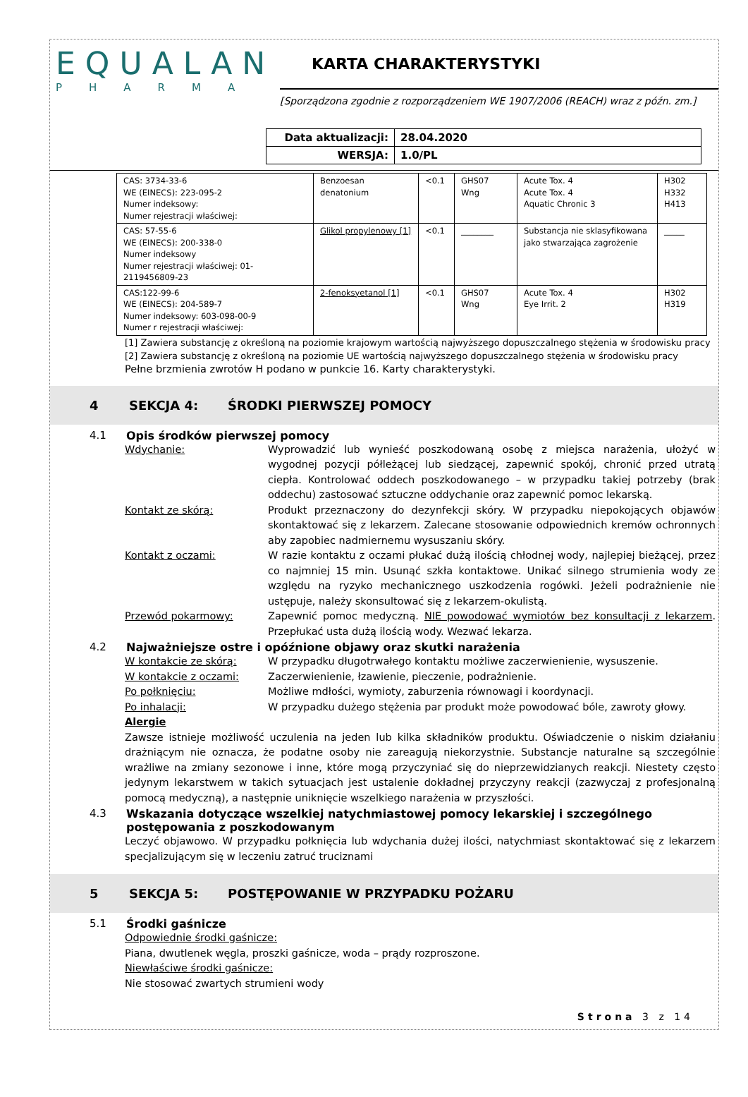EQUALAN
PHARMA
KARTA CHARAKTERYSTYKI
[Sporządzona zgodnie z rozporządzeniem WE 1907/2006 (REACH) wraz z późn. zm.]
| Data aktualizacji: | 28.04.2020 |
| WERSJA: | 1.0/PL |
| CAS: 3734-33-6 WE (EINECS): 223-095-2 Numer indeksowy: Numer rejestracji właściwej: | Benzoesan denatonium | <0.1 | GHS07 Wng | Acute Tox. 4 Acute Tox. 4 Aquatic Chronic 3 | H302 H332 H413 |
| CAS: 57-55-6 WE (EINECS): 200-338-0 Numer indeksowy Numer rejestracji właściwej: 01-2119456809-23 | Glikol propylenowy [1] | <0.1 | ________ | Substancja nie sklasyfikowana jako stwarzająca zagrożenie | _____ |
| CAS:122-99-6 WE (EINECS): 204-589-7 Numer indeksowy: 603-098-00-9 Numer r rejestracji właściwej: | 2-fenoksyetanol [1] | <0.1 | GHS07 Wng | Acute Tox. 4 Eye Irrit. 2 | H302 H319 |
[1] Zawiera substancję z określoną na poziomie krajowym wartością najwyższego dopuszczalnego stężenia w środowisku pracy
[2] Zawiera substancję z określoną na poziomie UE wartością najwyższego dopuszczalnego stężenia w środowisku pracy
Pełne brzmienia zwrotów H podano w punkcie 16. Karty charakterystyki.
4 SEKCJA 4: ŚRODKI PIERWSZEJ POMOCY
4.1 Opis środków pierwszej pomocy
Wdychanie: Wyprowadzić lub wynieść poszkodowaną osobę z miejsca narażenia, ułożyć w wygodnej pozycji półleżącej lub siedzącej, zapewnić spokój, chronić przed utratą ciepła. Kontrolować oddech poszkodowanego – w przypadku takiej potrzeby (brak oddechu) zastosować sztuczne oddychanie oraz zapewnić pomoc lekarską.
Kontakt ze skórą: Produkt przeznaczony do dezynfekcji skóry. W przypadku niepokojących objawów skontaktować się z lekarzem. Zalecane stosowanie odpowiednich kremów ochronnych aby zapobiec nadmiernemu wysuszaniu skóry.
Kontakt z oczami: W razie kontaktu z oczami płukać dużą ilością chłodnej wody, najlepiej bieżącej, przez co najmniej 15 min. Usunąć szkła kontaktowe. Unikać silnego strumienia wody ze względu na ryzyko mechanicznego uszkodzenia rogówki. Jeżeli podrażnienie nie ustępuje, należy skonsultować się z lekarzem-okulistą.
Przewód pokarmowy: Zapewnić pomoc medyczną. NIE powodować wymiotów bez konsultacji z lekarzem. Przepłukać usta dużą ilością wody. Wezwać lekarza.
4.2 Najważniejsze ostre i opóźnione objawy oraz skutki narażenia
W kontakcie ze skórą: W przypadku długotrwałego kontaktu możliwe zaczerwienienie, wysuszenie.
W kontakcie z oczami: Zaczerwienienie, łzawienie, pieczenie, podrażnienie.
Po połknięciu: Możliwe mdłości, wymioty, zaburzenia równowagi i koordynacji.
Po inhalacji: W przypadku dużego stężenia par produkt może powodować bóle, zawroty głowy.
Alergie
Zawsze istnieje możliwość uczulenia na jeden lub kilka składników produktu. Oświadczenie o niskim działaniu drażniącym nie oznacza, że podatne osoby nie zareagują niekorzystnie. Substancje naturalne są szczególnie wrażliwe na zmiany sezonowe i inne, które mogą przyczyniać się do nieprzewidzianych reakcji. Niestety często jedynym lekarstwem w takich sytuacjach jest ustalenie dokładnej przyczyny reakcji (zazwyczaj z profesjonalną pomocą medyczną), a następnie uniknięcie wszelkiego narażenia w przyszłości.
4.3 Wskazania dotyczące wszelkiej natychmiastowej pomocy lekarskiej i szczególnego postępowania z poszkodowanym
Leczyć objawowo. W przypadku połknięcia lub wdychania dużej ilości, natychmiast skontaktować się z lekarzem specjalizującym się w leczeniu zatruć truciznami
5 SEKCJA 5: POSTĘPOWANIE W PRZYPADKU POŻARU
5.1 Środki gaśnicze
Odpowiednie środki gaśnicze:
Piana, dwutlenek węgla, proszki gaśnicze, woda – prądy rozproszone.
Niewłaściwe środki gaśnicze:
Nie stosować zwartych strumieni wody
Strona 3 z 14